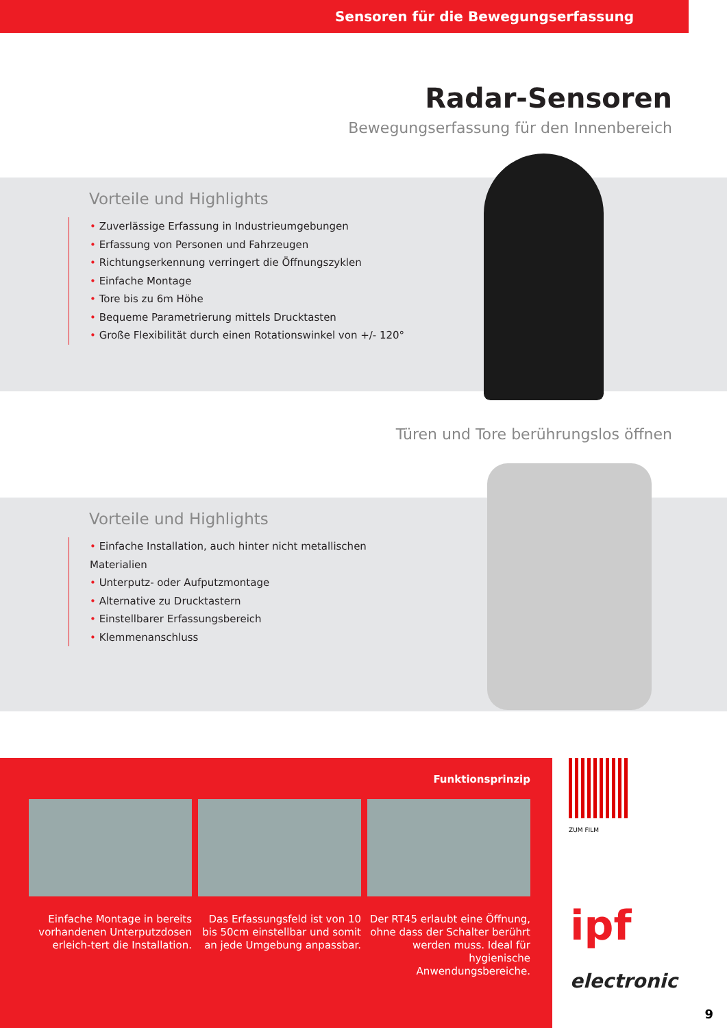Sensoren für die Bewegungserfassung
Radar-Sensoren
Bewegungserfassung für den Innenbereich
Vorteile und Highlights
• Zuverlässige Erfassung in Industrieumgebungen
• Erfassung von Personen und Fahrzeugen
• Richtungserkennung verringert die Öffnungszyklen
• Einfache Montage
• Tore bis zu 6m Höhe
• Bequeme Parametrierung mittels Drucktasten
• Große Flexibilität durch einen Rotationswinkel von +/- 120°
Türen und Tore berührungslos öffnen
Vorteile und Highlights
• Einfache Installation, auch hinter nicht metallischen Materialien
• Unterputz- oder Aufputzmontage
• Alternative zu Drucktastern
• Einstellbarer Erfassungsbereich
• Klemmenanschluss
Funktionsprinzip
Einfache Montage in bereits vorhandenen Unterputzdosen erleich-tert die Installation.
Das Erfassungsfeld ist von 10 bis 50cm einstellbar und somit an jede Umgebung anpassbar.
Der RT45 erlaubt eine Öffnung, ohne dass der Schalter berührt werden muss. Ideal für hygienische Anwendungsbereiche.
ZUM FILM
ipf electronic
9